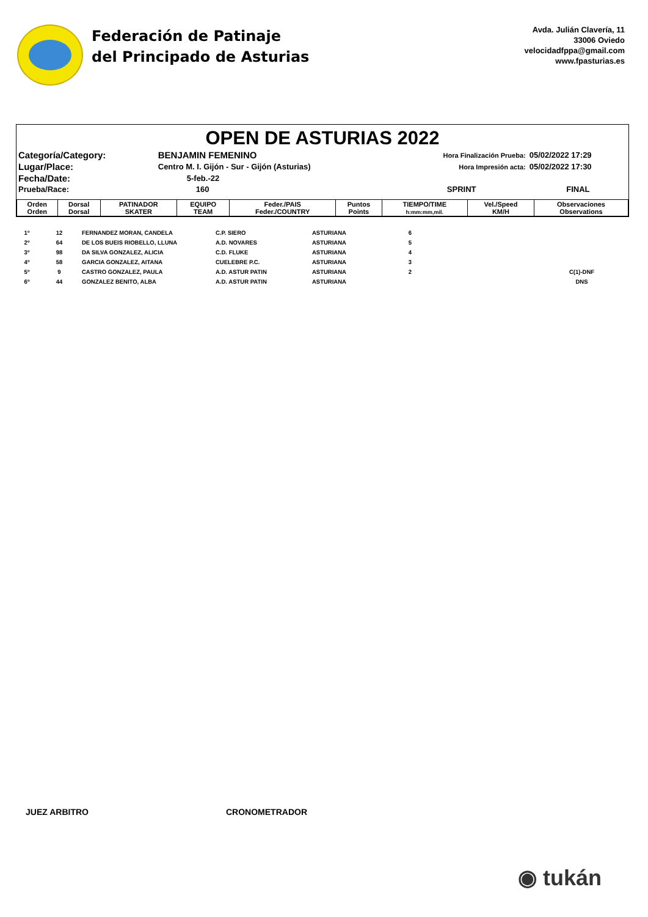Federación de Patinaje
del Principado de Asturias
Avda. Julián Clavería, 11
33006 Oviedo
velocidadfppa@gmail.com
www.fpasturias.es
OPEN DE ASTURIAS 2022
| Categoría/Category: | BENJAMIN FEMENINO | Hora Finalización Prueba: | 05/02/2022 17:29 |
| Lugar/Place: | Centro M. I. Gijón - Sur - Gijón (Asturias) | Hora Impresión acta: | 05/02/2022 17:30 |
| Fecha/Date: | 5-feb.-22 | | |
| Prueba/Race: | 160 | SPRINT | FINAL |
| Orden Orden | Dorsal Dorsal | PATINADOR SKATER | EQUIPO TEAM | Feder./PAIS Feder./COUNTRY | Puntos Points | TIEMPO/TIME h:mm:mm,mil. | Vel./Speed KM/H | Observaciones Observations |
| --- | --- | --- | --- | --- | --- | --- | --- | --- |
| 1º | 12 | FERNANDEZ MORAN, CANDELA | C.P. SIERO | ASTURIANA | 6 | | | |
| 2º | 64 | DE LOS BUEIS RIOBELLO, LLUNA | A.D. NOVARES | ASTURIANA | 5 | | | |
| 3º | 98 | DA SILVA GONZALEZ, ALICIA | C.D. FLUKE | ASTURIANA | 4 | | | |
| 4º | 58 | GARCIA GONZALEZ, AITANA | CUELEBRE P.C. | ASTURIANA | 3 | | | |
| 5º | 9 | CASTRO GONZALEZ, PAULA | A.D. ASTUR PATIN | ASTURIANA | 2 | | | C(1)-DNF |
| 6º | 44 | GONZALEZ BENITO, ALBA | A.D. ASTUR PATIN | ASTURIANA | | | | DNS |
JUEZ ARBITRO CRONOMETRADOR
◉ tukán